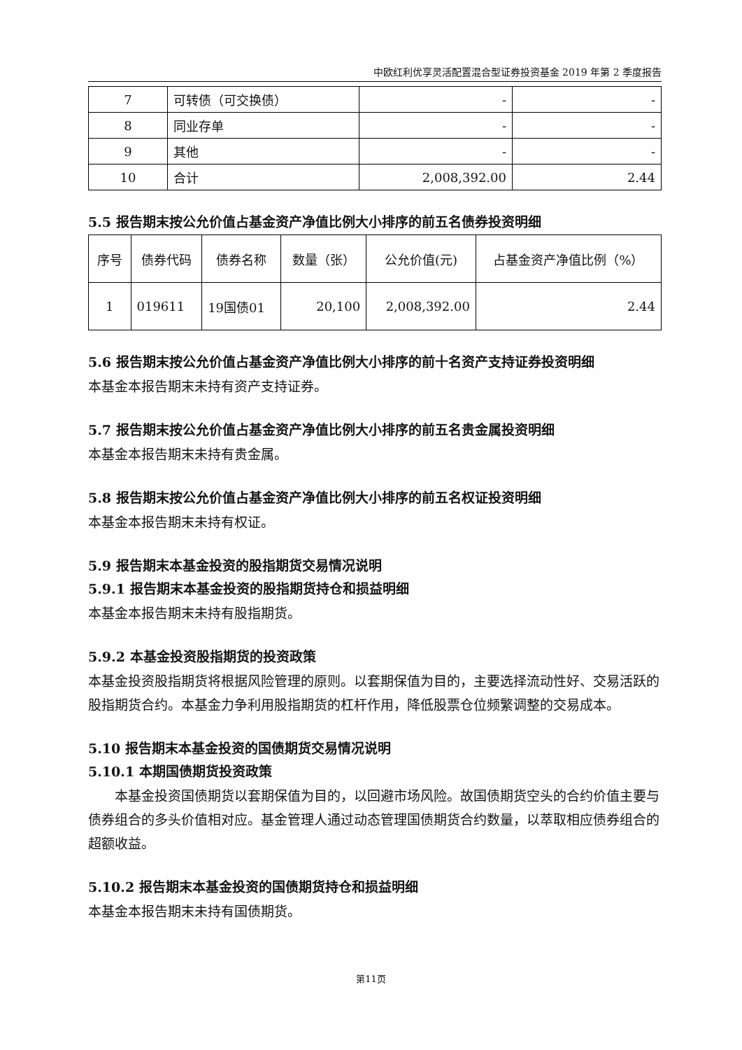中欧红利优享灵活配置混合型证券投资基金 2019 年第 2 季度报告
| 7 | 可转债（可交换债） | - | - |
| 8 | 同业存单 | - | - |
| 9 | 其他 | - | - |
| 10 | 合计 | 2,008,392.00 | 2.44 |
5.5 报告期末按公允价值占基金资产净值比例大小排序的前五名债券投资明细
| 序号 | 债券代码 | 债券名称 | 数量（张） | 公允价值(元) | 占基金资产净值比例（%） |
| --- | --- | --- | --- | --- | --- |
| 1 | 019611 | 19国债01 | 20,100 | 2,008,392.00 | 2.44 |
5.6 报告期末按公允价值占基金资产净值比例大小排序的前十名资产支持证券投资明细
本基金本报告期末未持有资产支持证券。
5.7 报告期末按公允价值占基金资产净值比例大小排序的前五名贵金属投资明细
本基金本报告期末未持有贵金属。
5.8 报告期末按公允价值占基金资产净值比例大小排序的前五名权证投资明细
本基金本报告期末未持有权证。
5.9 报告期末本基金投资的股指期货交易情况说明
5.9.1 报告期末本基金投资的股指期货持仓和损益明细
本基金本报告期末未持有股指期货。
5.9.2 本基金投资股指期货的投资政策
本基金投资股指期货将根据风险管理的原则。以套期保值为目的，主要选择流动性好、交易活跃的股指期货合约。本基金力争利用股指期货的杠杆作用，降低股票仓位频繁调整的交易成本。
5.10 报告期末本基金投资的国债期货交易情况说明
5.10.1 本期国债期货投资政策
本基金投资国债期货以套期保值为目的，以回避市场风险。故国债期货空头的合约价值主要与债券组合的多头价值相对应。基金管理人通过动态管理国债期货合约数量，以萃取相应债券组合的超额收益。
5.10.2 报告期末本基金投资的国债期货持仓和损益明细
本基金本报告期末未持有国债期货。
第11页